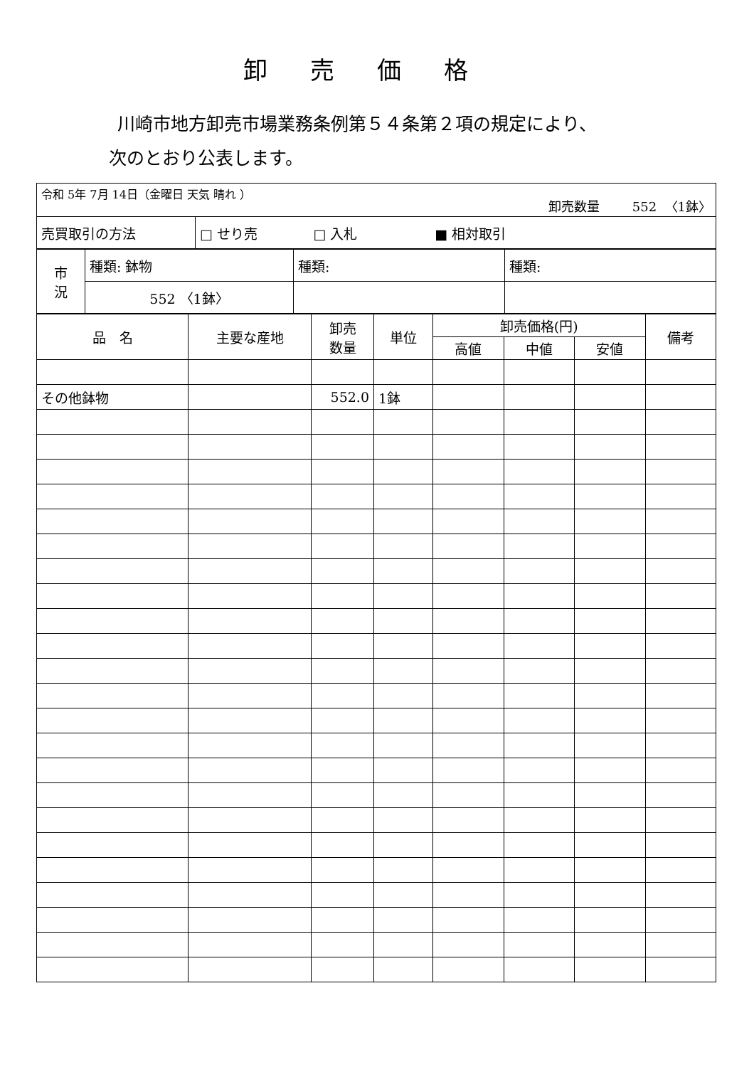卸売価格
川崎市地方卸売市場業務条例第５４条第２項の規定により、
次のとおり公表します。
| 令和 5年 7月 14日（金曜日 天気 晴れ ） 卸売数量 552 〈1鉢〉 | |
| 売買取引の方法 | □ せり売 □ 入札 ■ 相対取引 |
| 市 況 | 種類: 鉢物 | 種類: | 種類: |
| | 552 〈1鉢〉 | | |
| 品 名 | 主要な産地 | 卸売 数量 | 単位 | 卸売価格(円) | | | 備考 |
| --- | --- | --- | --- | --- | --- | --- | --- |
| | | | | 高値 | 中値 | 安値 | |
| その他鉢物 | | 552.0 | 1鉢 | | | | |